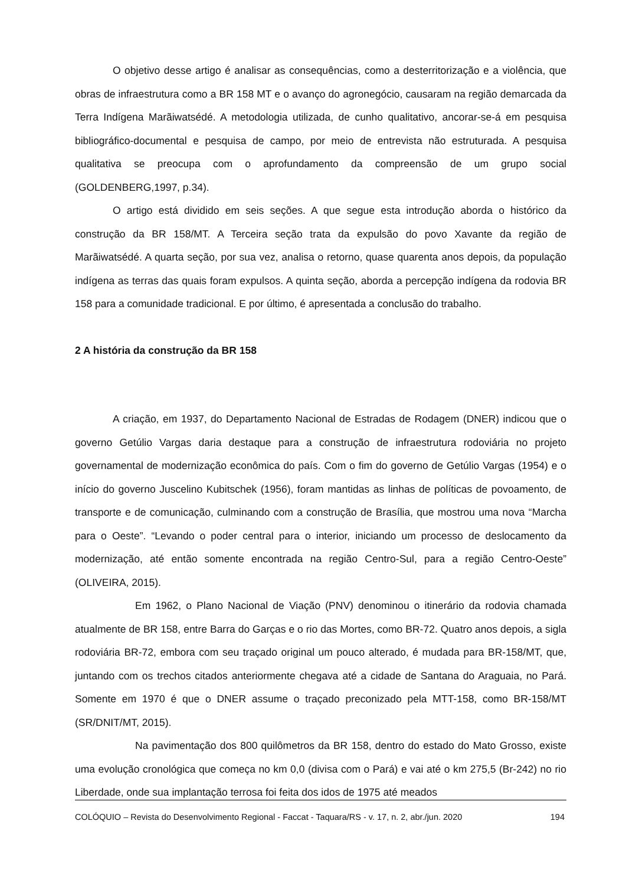O objetivo desse artigo é analisar as consequências, como a desterritorização e a violência, que obras de infraestrutura como a BR 158 MT e o avanço do agronegócio, causaram na região demarcada da Terra Indígena Marãiwatsédé. A metodologia utilizada, de cunho qualitativo, ancorar-se-á em pesquisa bibliográfico-documental e pesquisa de campo, por meio de entrevista não estruturada. A pesquisa qualitativa se preocupa com o aprofundamento da compreensão de um grupo social (GOLDENBERG,1997, p.34).
O artigo está dividido em seis seções. A que segue esta introdução aborda o histórico da construção da BR 158/MT. A Terceira seção trata da expulsão do povo Xavante da região de Marãiwatsédé. A quarta seção, por sua vez, analisa o retorno, quase quarenta anos depois, da população indígena as terras das quais foram expulsos. A quinta seção, aborda a percepção indígena da rodovia BR 158 para a comunidade tradicional. E por último, é apresentada a conclusão do trabalho.
2 A história da construção da BR 158
A criação, em 1937, do Departamento Nacional de Estradas de Rodagem (DNER) indicou que o governo Getúlio Vargas daria destaque para a construção de infraestrutura rodoviária no projeto governamental de modernização econômica do país. Com o fim do governo de Getúlio Vargas (1954) e o início do governo Juscelino Kubitschek (1956), foram mantidas as linhas de políticas de povoamento, de transporte e de comunicação, culminando com a construção de Brasília, que mostrou uma nova “Marcha para o Oeste”. “Levando o poder central para o interior, iniciando um processo de deslocamento da modernização, até então somente encontrada na região Centro-Sul, para a região Centro-Oeste” (OLIVEIRA, 2015).
Em 1962, o Plano Nacional de Viação (PNV) denominou o itinerário da rodovia chamada atualmente de BR 158, entre Barra do Garças e o rio das Mortes, como BR-72. Quatro anos depois, a sigla rodoviária BR-72, embora com seu traçado original um pouco alterado, é mudada para BR-158/MT, que, juntando com os trechos citados anteriormente chegava até a cidade de Santana do Araguaia, no Pará. Somente em 1970 é que o DNER assume o traçado preconizado pela MTT-158, como BR-158/MT (SR/DNIT/MT, 2015).
Na pavimentação dos 800 quilômetros da BR 158, dentro do estado do Mato Grosso, existe uma evolução cronológica que começa no km 0,0 (divisa com o Pará) e vai até o km 275,5 (Br-242) no rio Liberdade, onde sua implantação terrosa foi feita dos idos de 1975 até meados
COLÓQUIO – Revista do Desenvolvimento Regional - Faccat - Taquara/RS - v. 17, n. 2, abr./jun. 2020 194